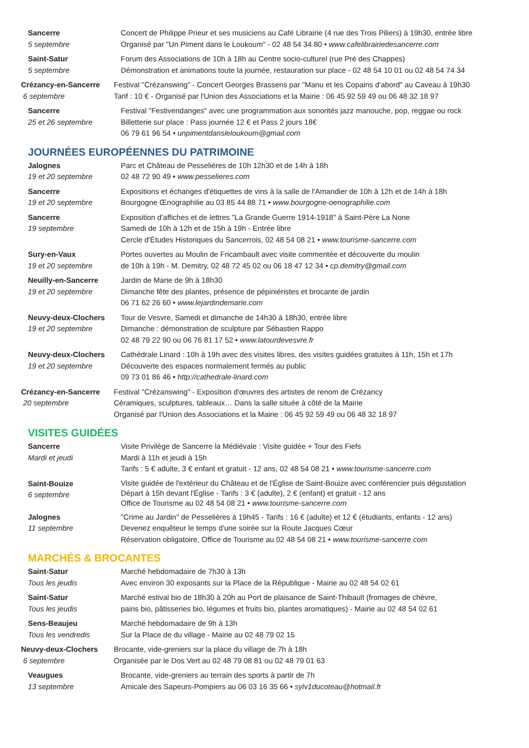Sancerre
5 septembre
Concert de Philippe Prieur et ses musiciens au Café Librairie (4 rue des Trois Piliers) à 19h30, entrée libre
Organisé par "Un Piment dans le Loukoum" - 02 48 54 34 80 • www.cafelibrairiedesancerre.com
Saint-Satur
5 septembre
Forum des Associations de 10h à 18h au Centre socio-culturel (rue Pré des Chappes)
Démonstration et animations toute la journée, restauration sur place - 02 48 54 10 01 ou 02 48 54 74 34
Crézancy-en-Sancerre
6 septembre
Festival "Crézanswing" - Concert Georges Brassens par "Manu et les Copains d'abord" au Caveau à 19h30
Tarif : 10 € - Organisé par l'Union des Associations et la Mairie : 06 45 92 59 49 ou 06 48 32 18 97
Sancerre
25 et 26 septembre
Festival "Festivendanges" avec une programmation aux sonorités jazz manouche, pop, reggae ou rock
Billetterie sur place : Pass journée 12 € et Pass 2 jours 18€
06 79 61 96 54 • unpimentdansleloukoum@gmail.com
JOURNÉES EUROPÉENNES DU PATRIMOINE
Jalognes
19 et 20 septembre
Parc et Château de Pesselières de 10h 12h30 et de 14h à 18h
02 48 72 90 49 • www.pesselieres.com
Sancerre
19 et 20 septembre
Expositions et échanges d'étiquettes de vins à la salle de l'Amandier de 10h à 12h et de 14h à 18h
Bourgogne Œnographilie au 03 85 44 88 71 • www.bourgogne-oenographilie.com
Sancerre
19 septembre
Exposition d'affiches et de lettres "La Grande Guerre 1914-1918" à Saint-Père La None
Samedi de 10h à 12h et de 15h à 19h - Entrée libre
Cercle d'Études Historiques du Sancerrois, 02 48 54 08 21 • www.tourisme-sancerre.com
Sury-en-Vaux
19 et 20 septembre
Portes ouvertes au Moulin de Fricambault avec visite commentée et découverte du moulin
de 10h à 19h - M. Demitry, 02 48 72 45 02 ou 06 18 47 12 34 • cp.demitry@gmail.com
Neuilly-en-Sancerre
19 et 20 septembre
Jardin de Marie de 9h à 18h30
Dimanche fête des plantes, présence de pépiniéristes et brocante de jardin
06 71 62 26 60 • www.lejardindemarie.com
Neuvy-deux-Clochers
19 et 20 septembre
Tour de Vesvre, Samedi et dimanche de 14h30 à 18h30, entrée libre
Dimanche : démonstration de sculpture par Sébastien Rappo
02 48 79 22 90 ou 06 76 81 17 52 • www.latourdevesvre.fr
Neuvy-deux-Clochers
19 et 20 septembre
Cathédrale Linard : 10h à 19h avec des visites libres, des visites guidées gratuites à 11h, 15h et 17h
Découverte des espaces normalement fermés au public
09 73 01 86 46 • http://cathedrale-linard.com
Crézancy-en-Sancerre
20 septembre
Festival "Crézanswing" - Exposition d'œuvres des artistes de renom de Crézancy
Céramiques, sculptures, tableaux… Dans la salle située à côté de la Mairie
Organisé par l'Union des Associations et la Mairie : 06 45 92 59 49 ou 06 48 32 18 97
VISITES GUIDÉES
Sancerre
Mardi et jeudi
Visite Privilège de Sancerre la Médiévale : Visite guidée + Tour des Fiefs
Mardi à 11h et jeudi à 15h
Tarifs : 5 € adulte, 3 € enfant et gratuit - 12 ans, 02 48 54 08 21 • www.tourisme-sancerre.com
Saint-Bouize
6 septembre
Visite guidée de l'extérieur du Château et de l'Église de Saint-Bouize avec conférencier puis dégustation
Départ à 15h devant l'Église - Tarifs : 3 € (adulte), 2 € (enfant) et gratuit - 12 ans
Office de Tourisme au 02 48 54 08 21 • www.tourisme-sancerre.com
Jalognes
11 septembre
"Crime au Jardin" de Pesselières à 19h45 - Tarifs : 16 € (adulte) et 12 € (étudiants, enfants - 12 ans)
Devenez enquêteur le temps d'une soirée sur la Route Jacques Cœur
Réservation obligatoire, Office de Tourisme au 02 48 54 08 21 • www.tourisme-sancerre.com
MARCHÉS & BROCANTES
Saint-Satur
Tous les jeudis
Marché hebdomadaire de 7h30 à 13h
Avec environ 30 exposants sur la Place de la République - Mairie au 02 48 54 02 61
Saint-Satur
Tous les jeudis
Marché estival bio de 18h30 à 20h au Port de plaisance de Saint-Thibault (fromages de chèvre,
pains bio, pâtisseries bio, légumes et fruits bio, plantes aromatiques) - Mairie au 02 48 54 02 61
Sens-Beaujeu
Tous les vendredis
Marché hebdomadaire de 9h à 13h
Sur la Place de du village - Mairie au 02 48 79 02 15
Neuvy-deux-Clochers
6 septembre
Brocante, vide-greniers sur la place du village de 7h à 18h
Organisée par le Dos Vert au 02 48 79 08 81 ou 02 48 79 01 63
Veaugues
13 septembre
Brocante, vide-greniers au terrain des sports à partir de 7h
Amicale des Sapeurs-Pompiers au 06 03 16 35 66 • sylv1ducoteau@hotmail.fr